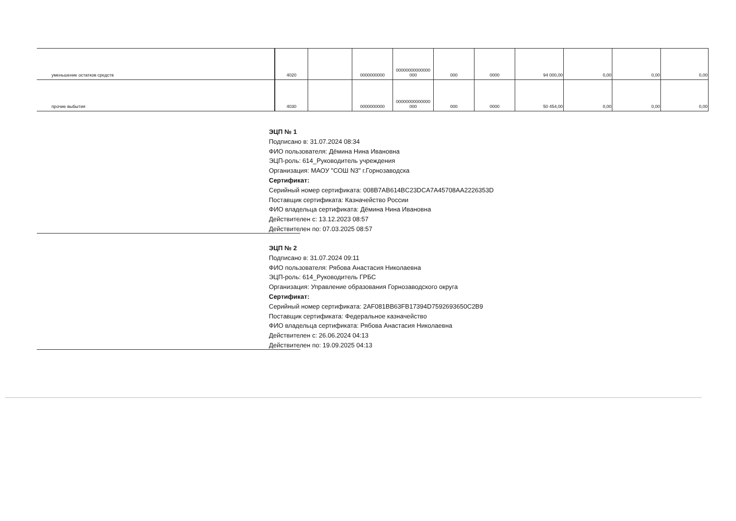| уменьшение остатков средств | 4020 | | 0000000000 | 00000000000000 000 | 000 | 0000 | 94 000,00 | 0,00 | 0,00 | 0,00 |
| прочие выбытия | 4030 | | 0000000000 | 00000000000000 000 | 000 | 0000 | 50 454,00 | 0,00 | 0,00 | 0,00 |
ЭЦП № 1
Подписано в: 31.07.2024 08:34
ФИО пользователя: Дёмина Нина Ивановна
ЭЦП-роль: 614_Руководитель учреждения
Организация: МАОУ "СОШ N3" г.Горнозаводска
Сертификат:
Серийный номер сертификата: 008B7AB614BC23DCA7A45708AA2226353D
Поставщик сертификата: Казначейство России
ФИО владельца сертификата: Дёмина Нина Ивановна
Действителен с: 13.12.2023 08:57
Действителен по: 07.03.2025 08:57
ЭЦП № 2
Подписано в: 31.07.2024 09:11
ФИО пользователя: Рябова Анастасия Николаевна
ЭЦП-роль: 614_Руководитель ГРБС
Организация: Управление образования Горнозаводского округа
Сертификат:
Серийный номер сертификата: 2AF081BB63FB17394D7592693650C2B9
Поставщик сертификата: Федеральное казначейство
ФИО владельца сертификата: Рябова Анастасия Николаевна
Действителен с: 26.06.2024 04:13
Действителен по: 19.09.2025 04:13